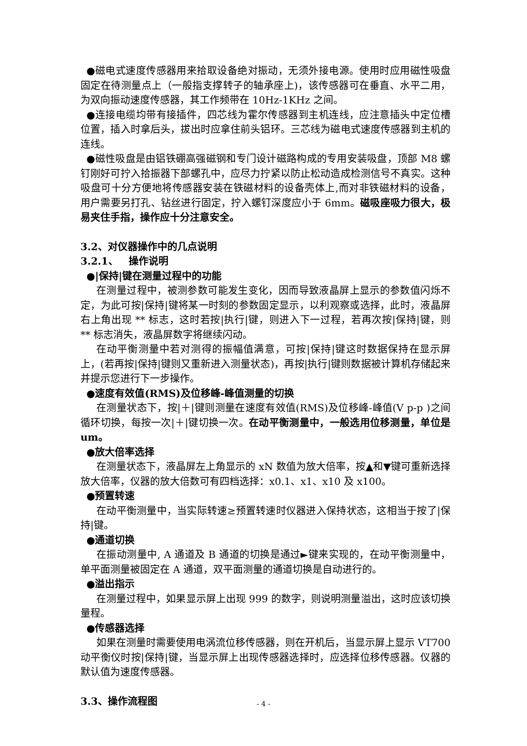●磁电式速度传感器用来拾取设备绝对振动，无须外接电源。使用时应用磁性吸盘固定在待测量点上（一般指支撑转子的轴承座上)，该传感器可在垂直、水平二用，为双向振动速度传感器，其工作频带在 10Hz-1KHz 之间。
●连接电缆均带有接插件，四芯线为霍尔传感器到主机连线，应注意插头中定位槽位置，插入时拿后头，拔出时应拿住前头铝环。三芯线为磁电式速度传感器到主机的连线。
●磁性吸盘是由铝铁硼高强磁钢和专门设计磁路构成的专用安装吸盘，顶部 M8 螺钉刚好可拧入拾振器下部螺孔中，应尽力拧紧以防止松动造成检测信号不真实。这种吸盘可十分方便地将传感器安装在铁磁材料的设备壳体上,而对非铁磁材料的设备，用户需要另打孔、钻丝进行固定，拧入螺钉深度应小于 6mm。磁吸座吸力很大，极易夹住手指，操作应十分注意安全。
3.2、对仪器操作中的几点说明
3.2.1、 操作说明
●|保持|键在测量过程中的功能
在测量过程中，被测参数可能发生变化，因而导致液晶屏上显示的参数值闪烁不定，为此可按|保持|键将某一时刻的参数固定显示，以利观察或选择，此时，液晶屏右上角出现 ** 标志，这时若按|执行|键，则进入下一过程，若再次按|保持|键，则 ** 标志消失，液晶屏数字将继续闪动。
在动平衡测量中若对测得的振幅值满意，可按|保持|键这时数据保持在显示屏上，(若再按|保持|键则又重新进入测量状态)，再按|执行|键则数据被计算机存储起来并提示您进行下一步操作。
●速度有效值(RMS)及位移峰-峰值测量的切换
在测量状态下，按|＋|键则测量在速度有效值(RMS)及位移峰-峰值(V p-p )之间循环切换，每按一次|＋|键切换一次。在动平衡测量中，一般选用位移测量，单位是 um。
●放大倍率选择
在测量状态下，液晶屏左上角显示的 xN 数值为放大倍率，按▲和▼键可重新选择放大倍率，仪器的放大倍数可有四档选择：x0.1、x1、x10 及 x100。
●预置转速
在动平衡测量中，当实际转速≥预置转速时仪器进入保持状态，这相当于按了|保持|键。
●通道切换
在振动测量中, A 通道及 B 通道的切换是通过►键来实现的，在动平衡测量中，单平面测量被固定在 A 通道，双平面测量的通道切换是自动进行的。
●溢出指示
在测量过程中，如果显示屏上出现 999 的数字，则说明测量溢出，这时应该切换量程。
●传感器选择
如果在测量时需要使用电涡流位移传感器，则在开机后，当显示屏上显示 VT700 动平衡仪时按|保持|键，当显示屏上出现传感器选择时，应选择位移传感器。仪器的默认值为速度传感器。
3.3、操作流程图
- 4 -